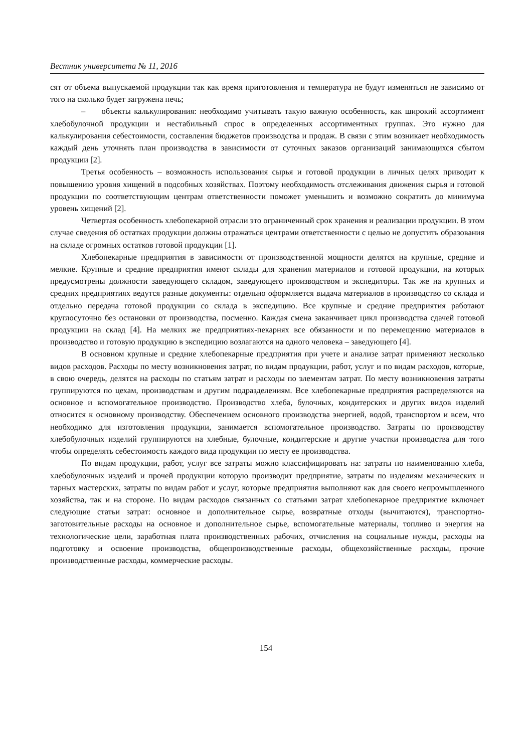Вестник университета № 11, 2016
сят от объема выпускаемой продукции так как время приготовления и температура не будут изменяться не зависимо от того на сколько будет загружена печь;
– объекты калькулирования: необходимо учитывать такую важную особенность, как широкий ассортимент хлебобулочной продукции и нестабильный спрос в определенных ассортиментных группах. Это нужно для калькулирования себестоимости, составления бюджетов производства и продаж. В связи с этим возникает необходимость каждый день уточнять план производства в зависимости от суточных заказов организаций занимающихся сбытом продукции [2].
Третья особенность – возможность использования сырья и готовой продукции в личных целях приводит к повышению уровня хищений в подсобных хозяйствах. Поэтому необходимость отслеживания движения сырья и готовой продукции по соответствующим центрам ответственности поможет уменьшить и возможно сократить до минимума уровень хищений [2].
Четвертая особенность хлебопекарной отрасли это ограниченный срок хранения и реализации продукции. В этом случае сведения об остатках продукции должны отражаться центрами ответственности с целью не допустить образования на складе огромных остатков готовой продукции [1].
Хлебопекарные предприятия в зависимости от производственной мощности делятся на крупные, средние и мелкие. Крупные и средние предприятия имеют склады для хранения материалов и готовой продукции, на которых предусмотрены должности заведующего складом, заведующего производством и экспедиторы. Так же на крупных и средних предприятиях ведутся разные документы: отдельно оформляется выдача материалов в производство со склада и отдельно передача готовой продукции со склада в экспедицию. Все крупные и средние предприятия работают круглосуточно без остановки от производства, посменно. Каждая смена заканчивает цикл производства сдачей готовой продукции на склад [4]. На мелких же предприятиях-пекарнях все обязанности и по перемещению материалов в производство и готовую продукцию в экспедицию возлагаются на одного человека – заведующего [4].
В основном крупные и средние хлебопекарные предприятия при учете и анализе затрат применяют несколько видов расходов. Расходы по месту возникновения затрат, по видам продукции, работ, услуг и по видам расходов, которые, в свою очередь, делятся на расходы по статьям затрат и расходы по элементам затрат. По месту возникновения затраты группируются по цехам, производствам и другим подразделениям. Все хлебопекарные предприятия распределяются на основное и вспомогательное производство. Производство хлеба, булочных, кондитерских и других видов изделий относится к основному производству. Обеспечением основного производства энергией, водой, транспортом и всем, что необходимо для изготовления продукции, занимается вспомогательное производство. Затраты по производству хлебобулочных изделий группируются на хлебные, булочные, кондитерские и другие участки производства для того чтобы определять себестоимость каждого вида продукции по месту ее производства.
По видам продукции, работ, услуг все затраты можно классифицировать на: затраты по наименованию хлеба, хлебобулочных изделий и прочей продукции которую производит предприятие, затраты по изделиям механических и тарных мастерских, затраты по видам работ и услуг, которые предприятия выполняют как для своего непромышленного хозяйства, так и на стороне. По видам расходов связанных со статьями затрат хлебопекарное предприятие включает следующие статьи затрат: основное и дополнительное сырье, возвратные отходы (вычитаются), транспортно-заготовительные расходы на основное и дополнительное сырье, вспомогательные материалы, топливо и энергия на технологические цели, заработная плата производственных рабочих, отчисления на социальные нужды, расходы на подготовку и освоение производства, общепроизводственные расходы, общехозяйственные расходы, прочие производственные расходы, коммерческие расходы.
154